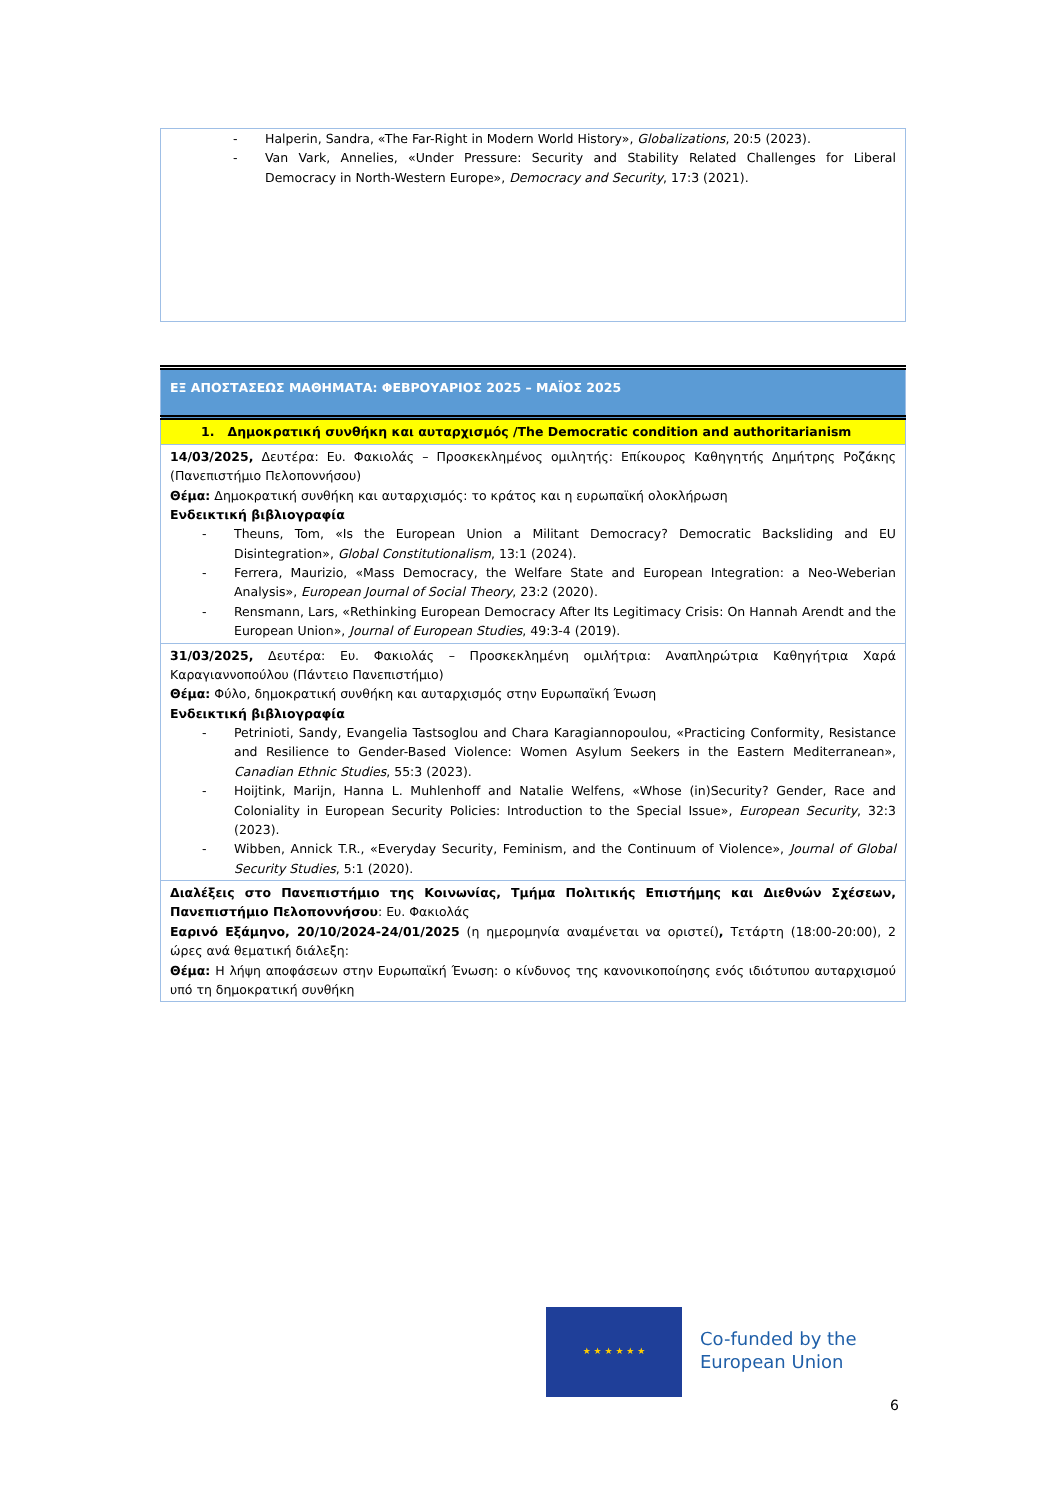- Halperin, Sandra, «The Far-Right in Modern World History», Globalizations, 20:5 (2023).
- Van Vark, Annelies, «Under Pressure: Security and Stability Related Challenges for Liberal Democracy in North-Western Europe», Democracy and Security, 17:3 (2021).
| ΕΞ ΑΠΟΣΤΑΣΕΩΣ ΜΑΘΗΜΑΤΑ: ΦΕΒΡΟΥΑΡΙΟΣ 2025 – ΜΑΪΟΣ 2025 |
| 1. Δημοκρατική συνθήκη και αυταρχισμός /The Democratic condition and authoritarianism |
| 14/03/2025, Δευτέρα: Ευ. Φακιολάς – Προσκεκλημένος ομιλητής: Επίκουρος Καθηγητής Δημήτρης Ροζάκης (Πανεπιστήμιο Πελοποννήσου) Θέμα: Δημοκρατική συνθήκη και αυταρχισμός: το κράτος και η ευρωπαϊκή ολοκλήρωση Ενδεικτική βιβλιογραφία - Theuns, Tom, «Is the European Union a Militant Democracy? Democratic Backsliding and EU Disintegration», Global Constitutionalism , 13:1 (2024). - Ferrera, Maurizio, «Mass Democracy, the Welfare State and European Integration: a Neo-Weberian Analysis», European Journal of Social Theory , 23:2 (2020). - Rensmann, Lars, «Rethinking European Democracy After Its Legitimacy Crisis: On Hannah Arendt and the European Union», Journal of European Studies , 49:3-4 (2019). |
| 31/03/2025, Δευτέρα: Ευ. Φακιολάς – Προσκεκλημένη ομιλήτρια: Αναπληρώτρια Καθηγήτρια Χαρά Καραγιαννοπούλου (Πάντειο Πανεπιστήμιο) Θέμα: Φύλο, δημοκρατική συνθήκη και αυταρχισμός στην Ευρωπαϊκή Ένωση Ενδεικτική βιβλιογραφία - Petrinioti, Sandy, Evangelia Tastsoglou and Chara Karagiannopoulou, «Practicing Conformity, Resistance and Resilience to Gender-Based Violence: Women Asylum Seekers in the Eastern Mediterranean», Canadian Ethnic Studies , 55:3 (2023). - Hoijtink, Marijn, Hanna L. Muhlenhoff and Natalie Welfens, «Whose (in)Security? Gender, Race and Coloniality in European Security Policies: Introduction to the Special Issue», European Security , 32:3 (2023). - Wibben, Annick T.R., «Everyday Security, Feminism, and the Continuum of Violence», Journal of Global Security Studies , 5:1 (2020). |
| Διαλέξεις στο Πανεπιστήμιο της Κοινωνίας, Τμήμα Πολιτικής Επιστήμης και Διεθνών Σχέσεων, Πανεπιστήμιο Πελοποννήσου : Ευ. Φακιολάς Εαρινό Εξάμηνο, 20/10/2024-24/01/2025 (η ημερομηνία αναμένεται να οριστεί) , Τετάρτη (18:00-20:00), 2 ώρες ανά θεματική διάλεξη: Θέμα: Η λήψη αποφάσεων στην Ευρωπαϊκή Ένωση: ο κίνδυνος της κανονικοποίησης ενός ιδιότυπου αυταρχισμού υπό τη δημοκρατική συνθήκη |
★ ★ ★ ★ ★ ★
Co-funded by the
European Union
6